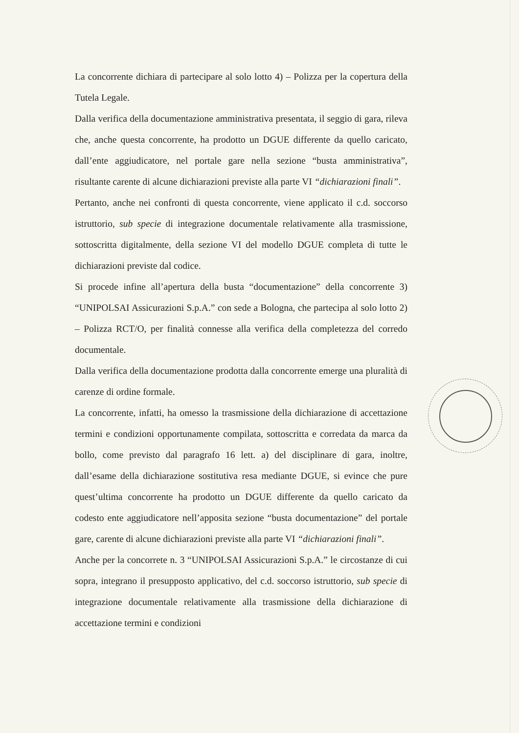La concorrente dichiara di partecipare al solo lotto 4) – Polizza per la copertura della Tutela Legale.
Dalla verifica della documentazione amministrativa presentata, il seggio di gara, rileva che, anche questa concorrente, ha prodotto un DGUE differente da quello caricato, dall’ente aggiudicatore, nel portale gare nella sezione “busta amministrativa”, risultante carente di alcune dichiarazioni previste alla parte VI “dichiarazioni finali”.
Pertanto, anche nei confronti di questa concorrente, viene applicato il c.d. soccorso istruttorio, sub specie di integrazione documentale relativamente alla trasmissione, sottoscritta digitalmente, della sezione VI del modello DGUE completa di tutte le dichiarazioni previste dal codice.
Si procede infine all’apertura della busta “documentazione” della concorrente 3) “UNIPOLSAI Assicurazioni S.p.A.” con sede a Bologna, che partecipa al solo lotto 2) – Polizza RCT/O, per finalità connesse alla verifica della completezza del corredo documentale.
Dalla verifica della documentazione prodotta dalla concorrente emerge una pluralità di carenze di ordine formale.
La concorrente, infatti, ha omesso la trasmissione della dichiarazione di accettazione termini e condizioni opportunamente compilata, sottoscritta e corredata da marca da bollo, come previsto dal paragrafo 16 lett. a) del disciplinare di gara, inoltre, dall’esame della dichiarazione sostitutiva resa mediante DGUE, si evince che pure quest’ultima concorrente ha prodotto un DGUE differente da quello caricato da codesto ente aggiudicatore nell’apposita sezione “busta documentazione” del portale gare, carente di alcune dichiarazioni previste alla parte VI “dichiarazioni finali”.
Anche per la concorrete n. 3 “UNIPOLSAI Assicurazioni S.p.A.” le circostanze di cui sopra, integrano il presupposto applicativo, del c.d. soccorso istruttorio, sub specie di integrazione documentale relativamente alla trasmissione della dichiarazione di accettazione termini e condizioni